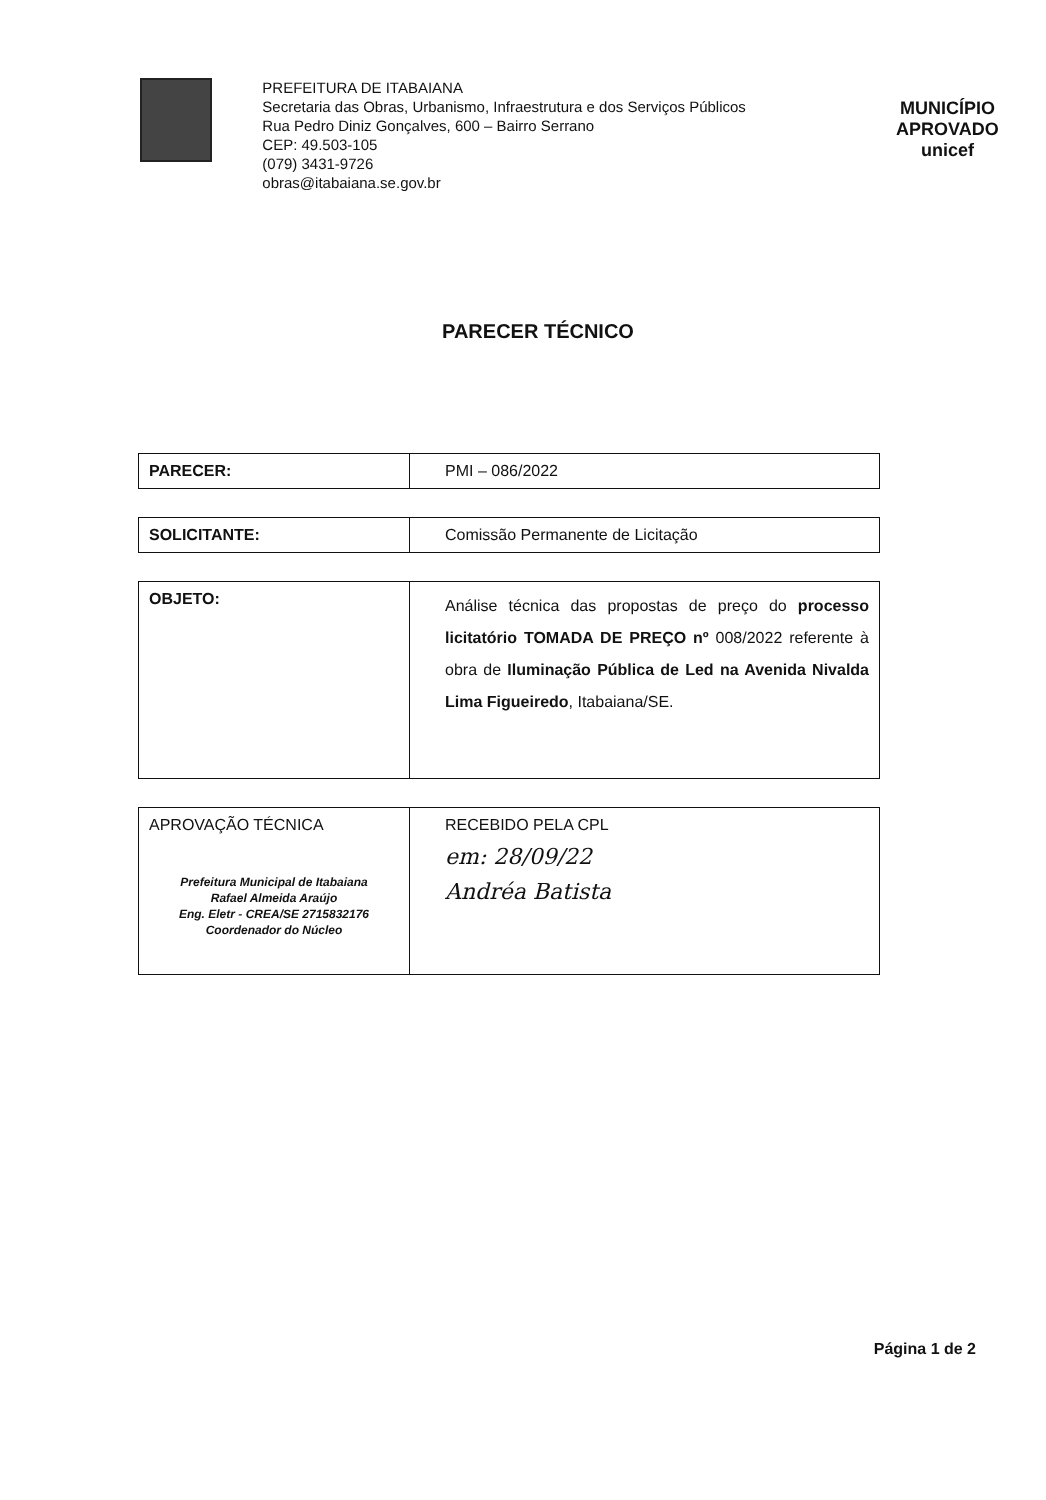PREFEITURA DE ITABAIANA
Secretaria das Obras, Urbanismo, Infraestrutura e dos Serviços Públicos
Rua Pedro Diniz Gonçalves, 600 – Bairro Serrano
CEP: 49.503-105
(079) 3431-9726
obras@itabaiana.se.gov.br
MUNICÍPIO APROVADO
unicef
PARECER TÉCNICO
| PARECER: | PMI – 086/2022 |
| SOLICITANTE: | Comissão Permanente de Licitação |
| OBJETO: | Análise técnica das propostas de preço do processo licitatório TOMADA DE PREÇO nº 008/2022 referente à obra de Iluminação Pública de Led na Avenida Nivalda Lima Figueiredo , Itabaiana/SE. |
| APROVAÇÃO TÉCNICA Prefeitura Municipal de Itabaiana Rafael Almeida Araújo Eng. Eletr - CREA/SE 2715832176 Coordenador do Núcleo | RECEBIDO PELA CPL em: 28/09/22 Andréa Batista |
Página 1 de 2